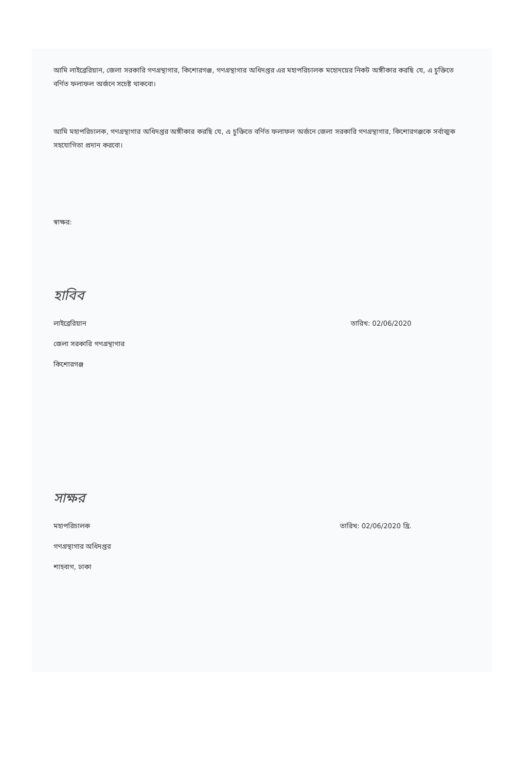আমি লাইব্রেরিয়ান, জেলা সরকারি গণগ্রন্থাগার, কিশোরগঞ্জ, গণগ্রন্থাগার অধিদপ্তর এর মহাপরিচালক মহোদয়ের নিকট অঙ্গীকার করছি যে, এ চুক্তিতে বর্ণিত ফলাফল অর্জনে সচেষ্ট থাকবো।
আমি মহাপরিচালক, গণগ্রন্থাগার অধিদপ্তর অঙ্গীকার করছি যে, এ চুক্তিতে বর্ণিত ফলাফল অর্জনে জেলা সরকারি গণগ্রন্থাগার, কিশোরগঞ্জকে সর্বাত্মক সহযোগিতা প্রদান করবো।
স্বাক্ষর:
হাবিব
লাইব্রেরিয়ান তারিখ: 02/06/2020
জেলা সরকারি গণগ্রন্থাগার
কিশোরগঞ্জ
সাক্ষর
মহাপরিচালক তারিখ: 02/06/2020 খ্রি.
গণগ্রন্থাগার অধিদপ্তর
শাহবাগ, ঢাকা